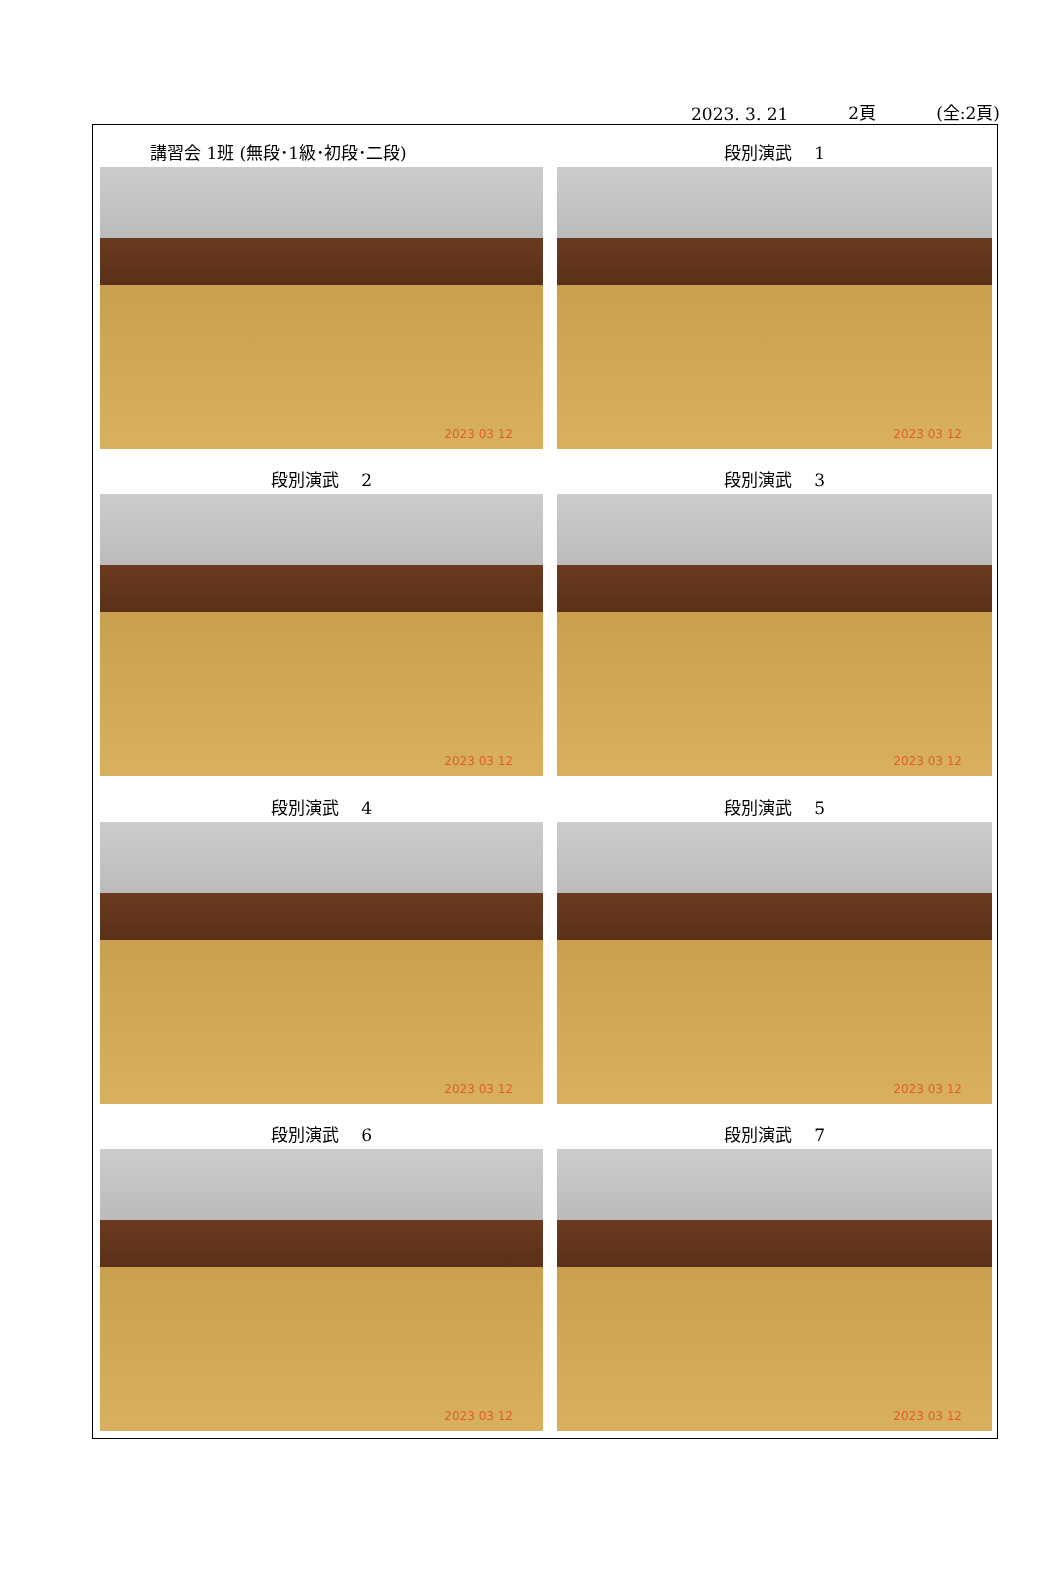2023. 3. 21 2頁 (全:2頁)
講習会 1班 (無段･1級･初段･二段)
2023 03 12
段別演武　 1
2023 03 12
段別演武　 2
2023 03 12
段別演武　 3
2023 03 12
段別演武　 4
2023 03 12
段別演武　 5
2023 03 12
段別演武　 6
2023 03 12
段別演武　 7
2023 03 12